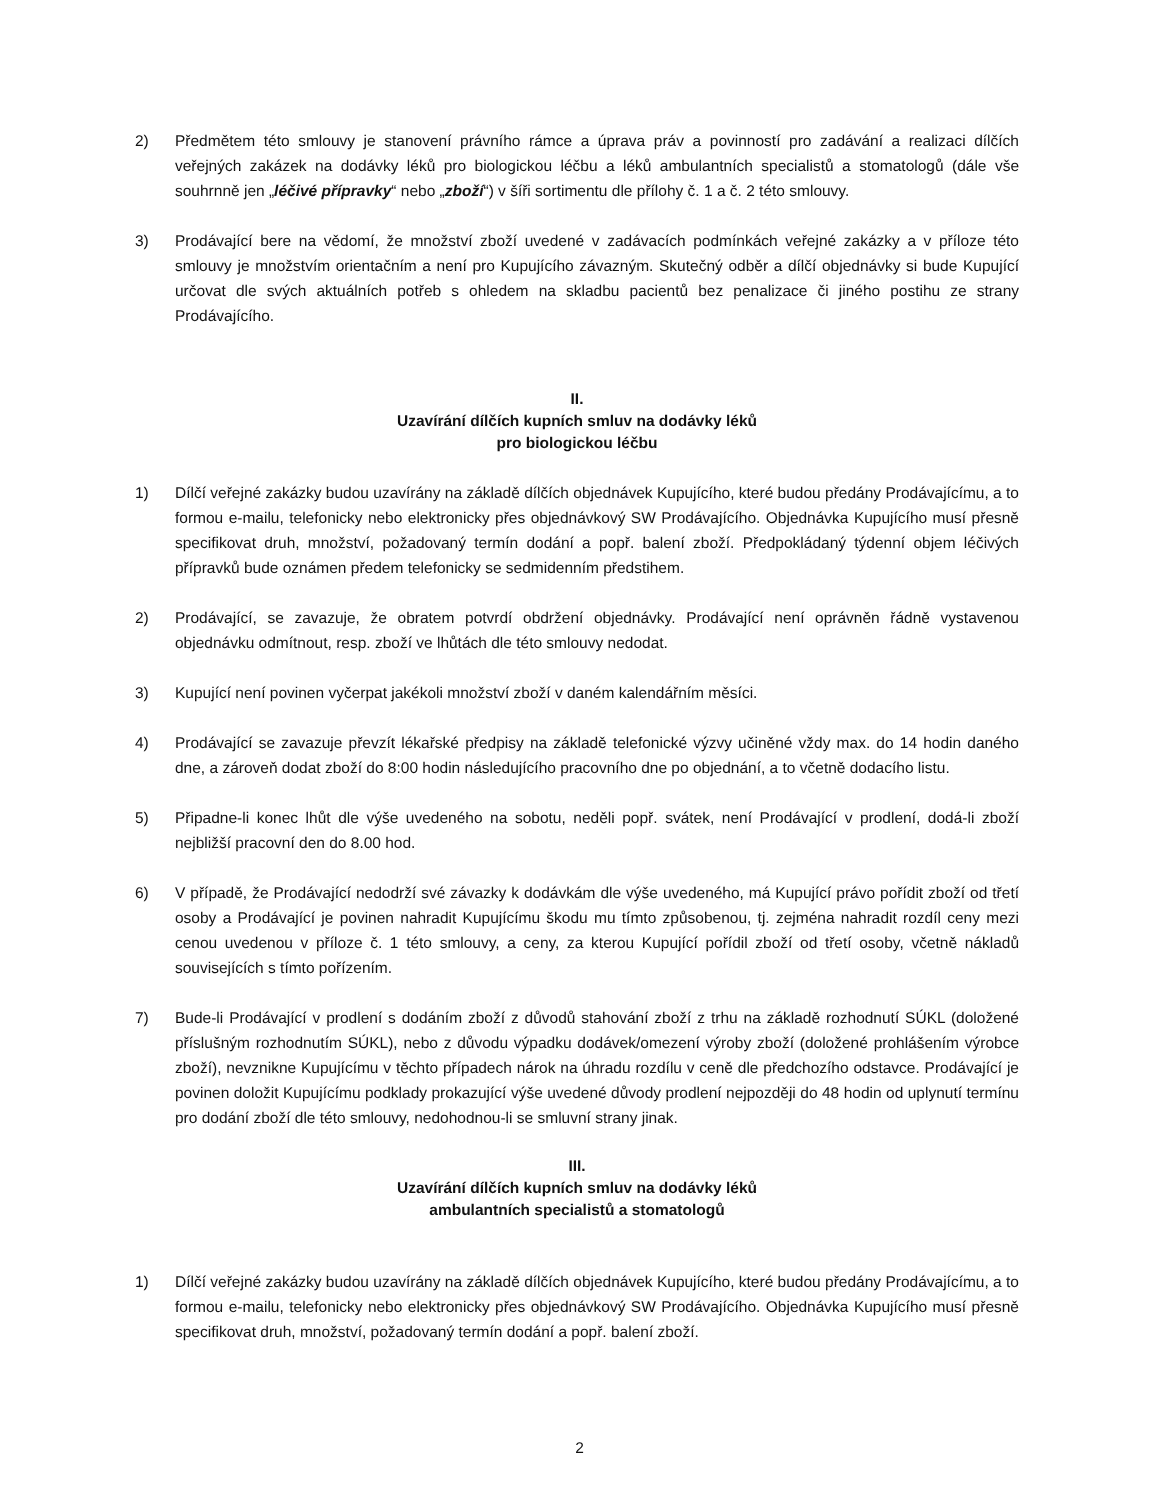2) Předmětem této smlouvy je stanovení právního rámce a úprava práv a povinností pro zadávání a realizaci dílčích veřejných zakázek na dodávky léků pro biologickou léčbu a léků ambulantních specialistů a stomatologů (dále vše souhrnně jen „léčivé přípravky“ nebo „zboží“) v šíři sortimentu dle přílohy č. 1 a č. 2 této smlouvy.
3) Prodávající bere na vědomí, že množství zboží uvedené v zadávacích podmínkách veřejné zakázky a v příloze této smlouvy je množstvím orientačním a není pro Kupujícího závazným. Skutečný odběr a dílčí objednávky si bude Kupující určovat dle svých aktuálních potřeb s ohledem na skladbu pacientů bez penalizace či jiného postihu ze strany Prodávajícího.
II.
Uzavírání dílčích kupních smluv na dodávky léků
pro biologickou léčbu
1) Dílčí veřejné zakázky budou uzavírány na základě dílčích objednávek Kupujícího, které budou předány Prodávajícímu, a to formou e-mailu, telefonicky nebo elektronicky přes objednávkový SW Prodávajícího. Objednávka Kupujícího musí přesně specifikovat druh, množství, požadovaný termín dodání a popř. balení zboží. Předpokládaný týdenní objem léčivých přípravků bude oznámen předem telefonicky se sedmidenním předstihem.
2) Prodávající, se zavazuje, že obratem potvrdí obdržení objednávky. Prodávající není oprávněn řádně vystavenou objednávku odmítnout, resp. zboží ve lhůtách dle této smlouvy nedodat.
3) Kupující není povinen vyčerpat jakékoli množství zboží v daném kalendářním měsíci.
4) Prodávající se zavazuje převzít lékařské předpisy na základě telefonické výzvy učiněné vždy max. do 14 hodin daného dne, a zároveň dodat zboží do 8:00 hodin následujícího pracovního dne po objednání, a to včetně dodacího listu.
5) Připadne-li konec lhůt dle výše uvedeného na sobotu, neděli popř. svátek, není Prodávající v prodlení, dodá-li zboží nejbližší pracovní den do 8.00 hod.
6) V případě, že Prodávající nedodrží své závazky k dodávkám dle výše uvedeného, má Kupující právo pořídit zboží od třetí osoby a Prodávající je povinen nahradit Kupujícímu škodu mu tímto způsobenou, tj. zejména nahradit rozdíl ceny mezi cenou uvedenou v příloze č. 1 této smlouvy, a ceny, za kterou Kupující pořídil zboží od třetí osoby, včetně nákladů souvisejících s tímto pořízením.
7) Bude-li Prodávající v prodlení s dodáním zboží z důvodů stahování zboží z trhu na základě rozhodnutí SÚKL (doložené příslušným rozhodnutím SÚKL), nebo z důvodu výpadku dodávek/omezení výroby zboží (doložené prohlášením výrobce zboží), nevznikne Kupujícímu v těchto případech nárok na úhradu rozdílu v ceně dle předchozího odstavce. Prodávající je povinen doložit Kupujícímu podklady prokazující výše uvedené důvody prodlení nejpozději do 48 hodin od uplynutí termínu pro dodání zboží dle této smlouvy, nedohodnou-li se smluvní strany jinak.
III.
Uzavírání dílčích kupních smluv na dodávky léků
ambulantních specialistů a stomatologů
1) Dílčí veřejné zakázky budou uzavírány na základě dílčích objednávek Kupujícího, které budou předány Prodávajícímu, a to formou e-mailu, telefonicky nebo elektronicky přes objednávkový SW Prodávajícího. Objednávka Kupujícího musí přesně specifikovat druh, množství, požadovaný termín dodání a popř. balení zboží.
2